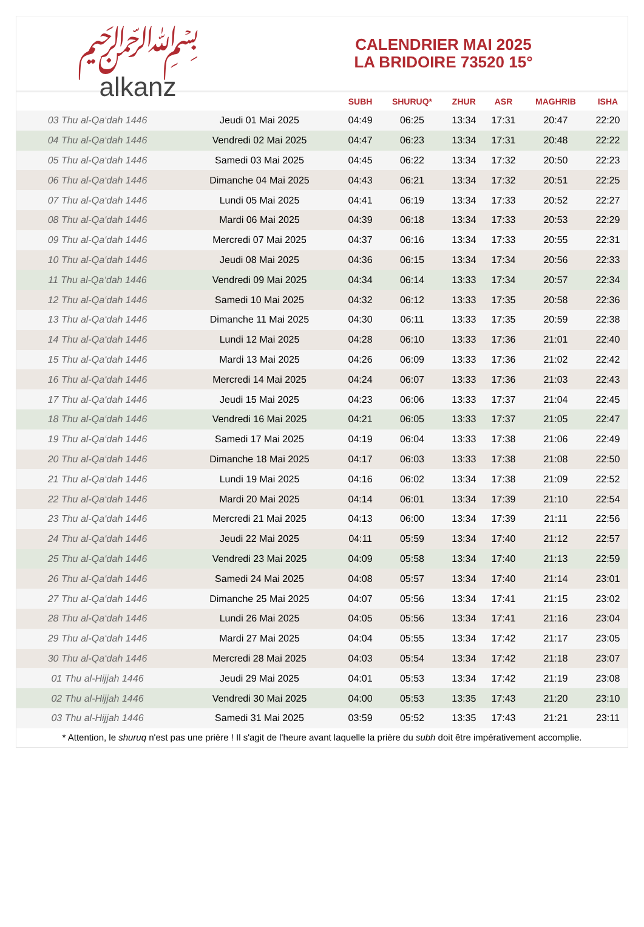﷽
alkanz
CALENDRIER MAI 2025
LA BRIDOIRE 73520 15°
| | | SUBH | SHURUQ* | ZHUR | ASR | MAGHRIB | ISHA |
| --- | --- | --- | --- | --- | --- | --- | --- |
| 03 Thu al-Qa‘dah 1446 | Jeudi 01 Mai 2025 | 04:49 | 06:25 | 13:34 | 17:31 | 20:47 | 22:20 |
| 04 Thu al-Qa‘dah 1446 | Vendredi 02 Mai 2025 | 04:47 | 06:23 | 13:34 | 17:31 | 20:48 | 22:22 |
| 05 Thu al-Qa‘dah 1446 | Samedi 03 Mai 2025 | 04:45 | 06:22 | 13:34 | 17:32 | 20:50 | 22:23 |
| 06 Thu al-Qa‘dah 1446 | Dimanche 04 Mai 2025 | 04:43 | 06:21 | 13:34 | 17:32 | 20:51 | 22:25 |
| 07 Thu al-Qa‘dah 1446 | Lundi 05 Mai 2025 | 04:41 | 06:19 | 13:34 | 17:33 | 20:52 | 22:27 |
| 08 Thu al-Qa‘dah 1446 | Mardi 06 Mai 2025 | 04:39 | 06:18 | 13:34 | 17:33 | 20:53 | 22:29 |
| 09 Thu al-Qa‘dah 1446 | Mercredi 07 Mai 2025 | 04:37 | 06:16 | 13:34 | 17:33 | 20:55 | 22:31 |
| 10 Thu al-Qa‘dah 1446 | Jeudi 08 Mai 2025 | 04:36 | 06:15 | 13:34 | 17:34 | 20:56 | 22:33 |
| 11 Thu al-Qa‘dah 1446 | Vendredi 09 Mai 2025 | 04:34 | 06:14 | 13:33 | 17:34 | 20:57 | 22:34 |
| 12 Thu al-Qa‘dah 1446 | Samedi 10 Mai 2025 | 04:32 | 06:12 | 13:33 | 17:35 | 20:58 | 22:36 |
| 13 Thu al-Qa‘dah 1446 | Dimanche 11 Mai 2025 | 04:30 | 06:11 | 13:33 | 17:35 | 20:59 | 22:38 |
| 14 Thu al-Qa‘dah 1446 | Lundi 12 Mai 2025 | 04:28 | 06:10 | 13:33 | 17:36 | 21:01 | 22:40 |
| 15 Thu al-Qa‘dah 1446 | Mardi 13 Mai 2025 | 04:26 | 06:09 | 13:33 | 17:36 | 21:02 | 22:42 |
| 16 Thu al-Qa‘dah 1446 | Mercredi 14 Mai 2025 | 04:24 | 06:07 | 13:33 | 17:36 | 21:03 | 22:43 |
| 17 Thu al-Qa‘dah 1446 | Jeudi 15 Mai 2025 | 04:23 | 06:06 | 13:33 | 17:37 | 21:04 | 22:45 |
| 18 Thu al-Qa‘dah 1446 | Vendredi 16 Mai 2025 | 04:21 | 06:05 | 13:33 | 17:37 | 21:05 | 22:47 |
| 19 Thu al-Qa‘dah 1446 | Samedi 17 Mai 2025 | 04:19 | 06:04 | 13:33 | 17:38 | 21:06 | 22:49 |
| 20 Thu al-Qa‘dah 1446 | Dimanche 18 Mai 2025 | 04:17 | 06:03 | 13:33 | 17:38 | 21:08 | 22:50 |
| 21 Thu al-Qa‘dah 1446 | Lundi 19 Mai 2025 | 04:16 | 06:02 | 13:34 | 17:38 | 21:09 | 22:52 |
| 22 Thu al-Qa‘dah 1446 | Mardi 20 Mai 2025 | 04:14 | 06:01 | 13:34 | 17:39 | 21:10 | 22:54 |
| 23 Thu al-Qa‘dah 1446 | Mercredi 21 Mai 2025 | 04:13 | 06:00 | 13:34 | 17:39 | 21:11 | 22:56 |
| 24 Thu al-Qa‘dah 1446 | Jeudi 22 Mai 2025 | 04:11 | 05:59 | 13:34 | 17:40 | 21:12 | 22:57 |
| 25 Thu al-Qa‘dah 1446 | Vendredi 23 Mai 2025 | 04:09 | 05:58 | 13:34 | 17:40 | 21:13 | 22:59 |
| 26 Thu al-Qa‘dah 1446 | Samedi 24 Mai 2025 | 04:08 | 05:57 | 13:34 | 17:40 | 21:14 | 23:01 |
| 27 Thu al-Qa‘dah 1446 | Dimanche 25 Mai 2025 | 04:07 | 05:56 | 13:34 | 17:41 | 21:15 | 23:02 |
| 28 Thu al-Qa‘dah 1446 | Lundi 26 Mai 2025 | 04:05 | 05:56 | 13:34 | 17:41 | 21:16 | 23:04 |
| 29 Thu al-Qa‘dah 1446 | Mardi 27 Mai 2025 | 04:04 | 05:55 | 13:34 | 17:42 | 21:17 | 23:05 |
| 30 Thu al-Qa‘dah 1446 | Mercredi 28 Mai 2025 | 04:03 | 05:54 | 13:34 | 17:42 | 21:18 | 23:07 |
| 01 Thu al-Hijjah 1446 | Jeudi 29 Mai 2025 | 04:01 | 05:53 | 13:34 | 17:42 | 21:19 | 23:08 |
| 02 Thu al-Hijjah 1446 | Vendredi 30 Mai 2025 | 04:00 | 05:53 | 13:35 | 17:43 | 21:20 | 23:10 |
| 03 Thu al-Hijjah 1446 | Samedi 31 Mai 2025 | 03:59 | 05:52 | 13:35 | 17:43 | 21:21 | 23:11 |
* Attention, le shuruq n'est pas une prière ! Il s'agit de l'heure avant laquelle la prière du subh doit être impérativement accomplie.